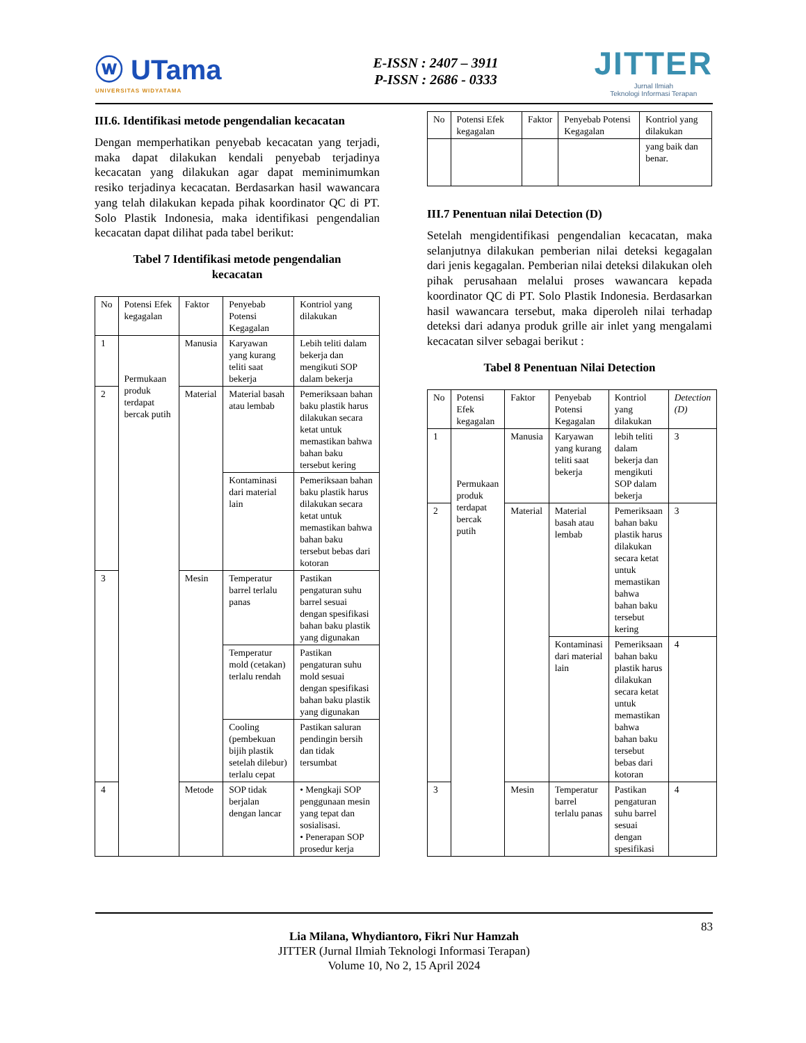ⓦ UTama
UNIVERSITAS WIDYATAMA
E-ISSN : 2407 – 3911
P-ISSN : 2686 - 0333
JITTER
Jurnal Ilmiah
Teknologi Informasi Terapan
III.6. Identifikasi metode pengendalian kecacatan
Dengan memperhatikan penyebab kecacatan yang terjadi, maka dapat dilakukan kendali penyebab terjadinya kecacatan yang dilakukan agar dapat meminimumkan resiko terjadinya kecacatan. Berdasarkan hasil wawancara yang telah dilakukan kepada pihak koordinator QC di PT. Solo Plastik Indonesia, maka identifikasi pengendalian kecacatan dapat dilihat pada tabel berikut:
Tabel 7 Identifikasi metode pengendalian
kecacatan
| No | Potensi Efek kegagalan | Faktor | Penyebab Potensi Kegagalan | Kontriol yang dilakukan |
| --- | --- | --- | --- | --- |
| 1 | Permukaan produk terdapat bercak putih | Manusia | Karyawan yang kurang teliti saat bekerja | Lebih teliti dalam bekerja dan mengikuti SOP dalam bekerja |
| 2 | | Material | Material basah atau lembab | Pemeriksaan bahan baku plastik harus dilakukan secara ketat untuk memastikan bahwa bahan baku tersebut kering |
| | | | Kontaminasi dari material lain | Pemeriksaan bahan baku plastik harus dilakukan secara ketat untuk memastikan bahwa bahan baku tersebut bebas dari kotoran |
| 3 | | Mesin | Temperatur barrel terlalu panas | Pastikan pengaturan suhu barrel sesuai dengan spesifikasi bahan baku plastik yang digunakan |
| | | | Temperatur mold (cetakan) terlalu rendah | Pastikan pengaturan suhu mold sesuai dengan spesifikasi bahan baku plastik yang digunakan |
| | | | Cooling (pembekuan bijih plastik setelah dilebur) terlalu cepat | Pastikan saluran pendingin bersih dan tidak tersumbat |
| 4 | | Metode | SOP tidak berjalan dengan lancar | • Mengkaji SOP penggunaan mesin yang tepat dan sosialisasi. • Penerapan SOP prosedur kerja |
| No | Potensi Efek kegagalan | Faktor | Penyebab Potensi Kegagalan | Kontriol yang dilakukan |
| --- | --- | --- | --- | --- |
| | | | | yang baik dan benar. |
III.7 Penentuan nilai Detection (D)
Setelah mengidentifikasi pengendalian kecacatan, maka selanjutnya dilakukan pemberian nilai deteksi kegagalan dari jenis kegagalan. Pemberian nilai deteksi dilakukan oleh pihak perusahaan melalui proses wawancara kepada koordinator QC di PT. Solo Plastik Indonesia. Berdasarkan hasil wawancara tersebut, maka diperoleh nilai terhadap deteksi dari adanya produk grille air inlet yang mengalami kecacatan silver sebagai berikut :
Tabel 8 Penentuan Nilai Detection
| No | Potensi Efek kegagalan | Faktor | Penyebab Potensi Kegagalan | Kontriol yang dilakukan | Detection (D) |
| --- | --- | --- | --- | --- | --- |
| 1 | Permukaan produk terdapat bercak putih | Manusia | Karyawan yang kurang teliti saat bekerja | lebih teliti dalam bekerja dan mengikuti SOP dalam bekerja | 3 |
| 2 | | Material | Material basah atau lembab | Pemeriksaan bahan baku plastik harus dilakukan secara ketat untuk memastikan bahwa bahan baku tersebut kering | 3 |
| | | | Kontaminasi dari material lain | Pemeriksaan bahan baku plastik harus dilakukan secara ketat untuk memastikan bahwa bahan baku tersebut bebas dari kotoran | 4 |
| 3 | | Mesin | Temperatur barrel terlalu panas | Pastikan pengaturan suhu barrel sesuai dengan spesifikasi | 4 |
83
Lia Milana, Whydiantoro, Fikri Nur Hamzah
JITTER (Jurnal Ilmiah Teknologi Informasi Terapan)
Volume 10, No 2, 15 April 2024